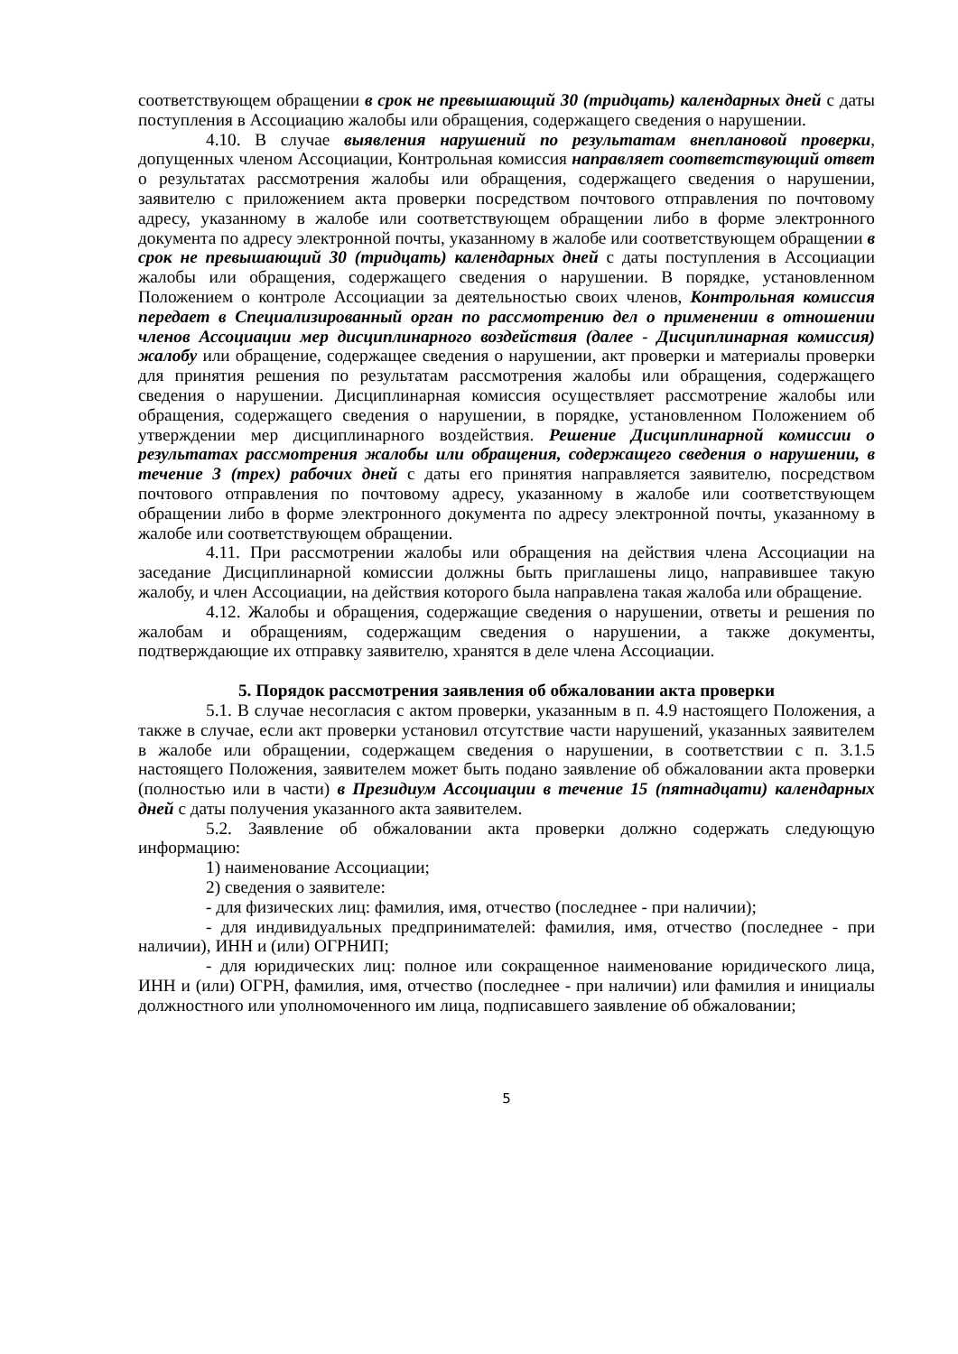соответствующем обращении в срок не превышающий 30 (тридцать) календарных дней с даты поступления в Ассоциацию жалобы или обращения, содержащего сведения о нарушении.
4.10. В случае выявления нарушений по результатам внеплановой проверки, допущенных членом Ассоциации, Контрольная комиссия направляет соответствующий ответ о результатах рассмотрения жалобы или обращения, содержащего сведения о нарушении, заявителю с приложением акта проверки посредством почтового отправления по почтовому адресу, указанному в жалобе или соответствующем обращении либо в форме электронного документа по адресу электронной почты, указанному в жалобе или соответствующем обращении в срок не превышающий 30 (тридцать) календарных дней с даты поступления в Ассоциации жалобы или обращения, содержащего сведения о нарушении. В порядке, установленном Положением о контроле Ассоциации за деятельностью своих членов, Контрольная комиссия передает в Специализированный орган по рассмотрению дел о применении в отношении членов Ассоциации мер дисциплинарного воздействия (далее - Дисциплинарная комиссия) жалобу или обращение, содержащее сведения о нарушении, акт проверки и материалы проверки для принятия решения по результатам рассмотрения жалобы или обращения, содержащего сведения о нарушении. Дисциплинарная комиссия осуществляет рассмотрение жалобы или обращения, содержащего сведения о нарушении, в порядке, установленном Положением об утверждении мер дисциплинарного воздействия. Решение Дисциплинарной комиссии о результатах рассмотрения жалобы или обращения, содержащего сведения о нарушении, в течение 3 (трех) рабочих дней с даты его принятия направляется заявителю, посредством почтового отправления по почтовому адресу, указанному в жалобе или соответствующем обращении либо в форме электронного документа по адресу электронной почты, указанному в жалобе или соответствующем обращении.
4.11. При рассмотрении жалобы или обращения на действия члена Ассоциации на заседание Дисциплинарной комиссии должны быть приглашены лицо, направившее такую жалобу, и член Ассоциации, на действия которого была направлена такая жалоба или обращение.
4.12. Жалобы и обращения, содержащие сведения о нарушении, ответы и решения по жалобам и обращениям, содержащим сведения о нарушении, а также документы, подтверждающие их отправку заявителю, хранятся в деле члена Ассоциации.
5. Порядок рассмотрения заявления об обжаловании акта проверки
5.1. В случае несогласия с актом проверки, указанным в п. 4.9 настоящего Положения, а также в случае, если акт проверки установил отсутствие части нарушений, указанных заявителем в жалобе или обращении, содержащем сведения о нарушении, в соответствии с п. 3.1.5 настоящего Положения, заявителем может быть подано заявление об обжаловании акта проверки (полностью или в части) в Президиум Ассоциации в течение 15 (пятнадцати) календарных дней с даты получения указанного акта заявителем.
5.2. Заявление об обжаловании акта проверки должно содержать следующую информацию:
1) наименование Ассоциации;
2) сведения о заявителе:
- для физических лиц: фамилия, имя, отчество (последнее - при наличии);
- для индивидуальных предпринимателей: фамилия, имя, отчество (последнее - при наличии), ИНН и (или) ОГРНИП;
- для юридических лиц: полное или сокращенное наименование юридического лица, ИНН и (или) ОГРН, фамилия, имя, отчество (последнее - при наличии) или фамилия и инициалы должностного или уполномоченного им лица, подписавшего заявление об обжаловании;
5